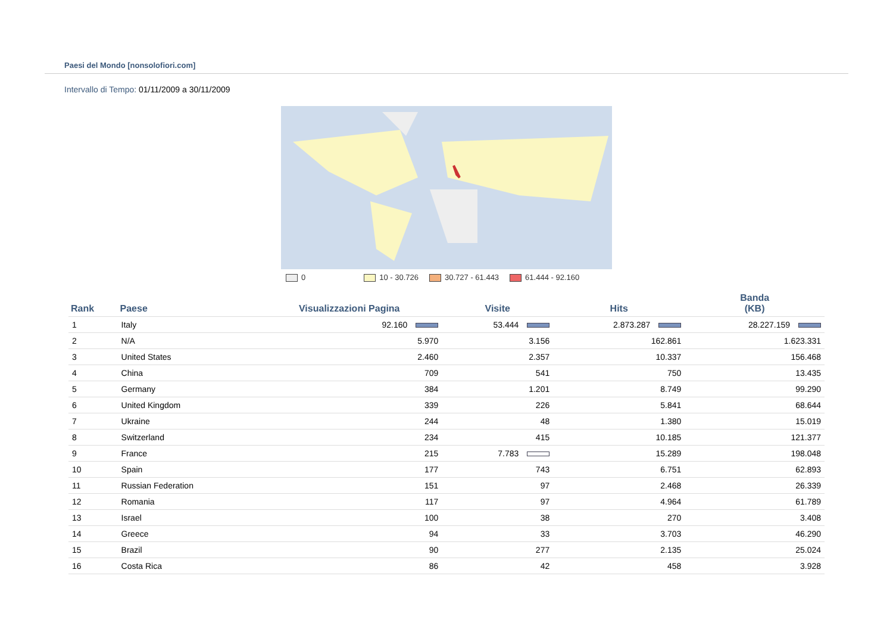Paesi del Mondo [nonsolofiori.com]
Intervallo di Tempo: 01/11/2009 a 30/11/2009
0 10 - 30.726 30.727 - 61.443 61.444 - 92.160
| Rank | Paese | Visualizzazioni Pagina | Visite | Hits | Banda (KB) |
| --- | --- | --- | --- | --- | --- |
| 1 | Italy | 92.160 | 53.444 | 2.873.287 | 28.227.159 |
| 2 | N/A | 5.970 | 3.156 | 162.861 | 1.623.331 |
| 3 | United States | 2.460 | 2.357 | 10.337 | 156.468 |
| 4 | China | 709 | 541 | 750 | 13.435 |
| 5 | Germany | 384 | 1.201 | 8.749 | 99.290 |
| 6 | United Kingdom | 339 | 226 | 5.841 | 68.644 |
| 7 | Ukraine | 244 | 48 | 1.380 | 15.019 |
| 8 | Switzerland | 234 | 415 | 10.185 | 121.377 |
| 9 | France | 215 | 7.783 | 15.289 | 198.048 |
| 10 | Spain | 177 | 743 | 6.751 | 62.893 |
| 11 | Russian Federation | 151 | 97 | 2.468 | 26.339 |
| 12 | Romania | 117 | 97 | 4.964 | 61.789 |
| 13 | Israel | 100 | 38 | 270 | 3.408 |
| 14 | Greece | 94 | 33 | 3.703 | 46.290 |
| 15 | Brazil | 90 | 277 | 2.135 | 25.024 |
| 16 | Costa Rica | 86 | 42 | 458 | 3.928 |